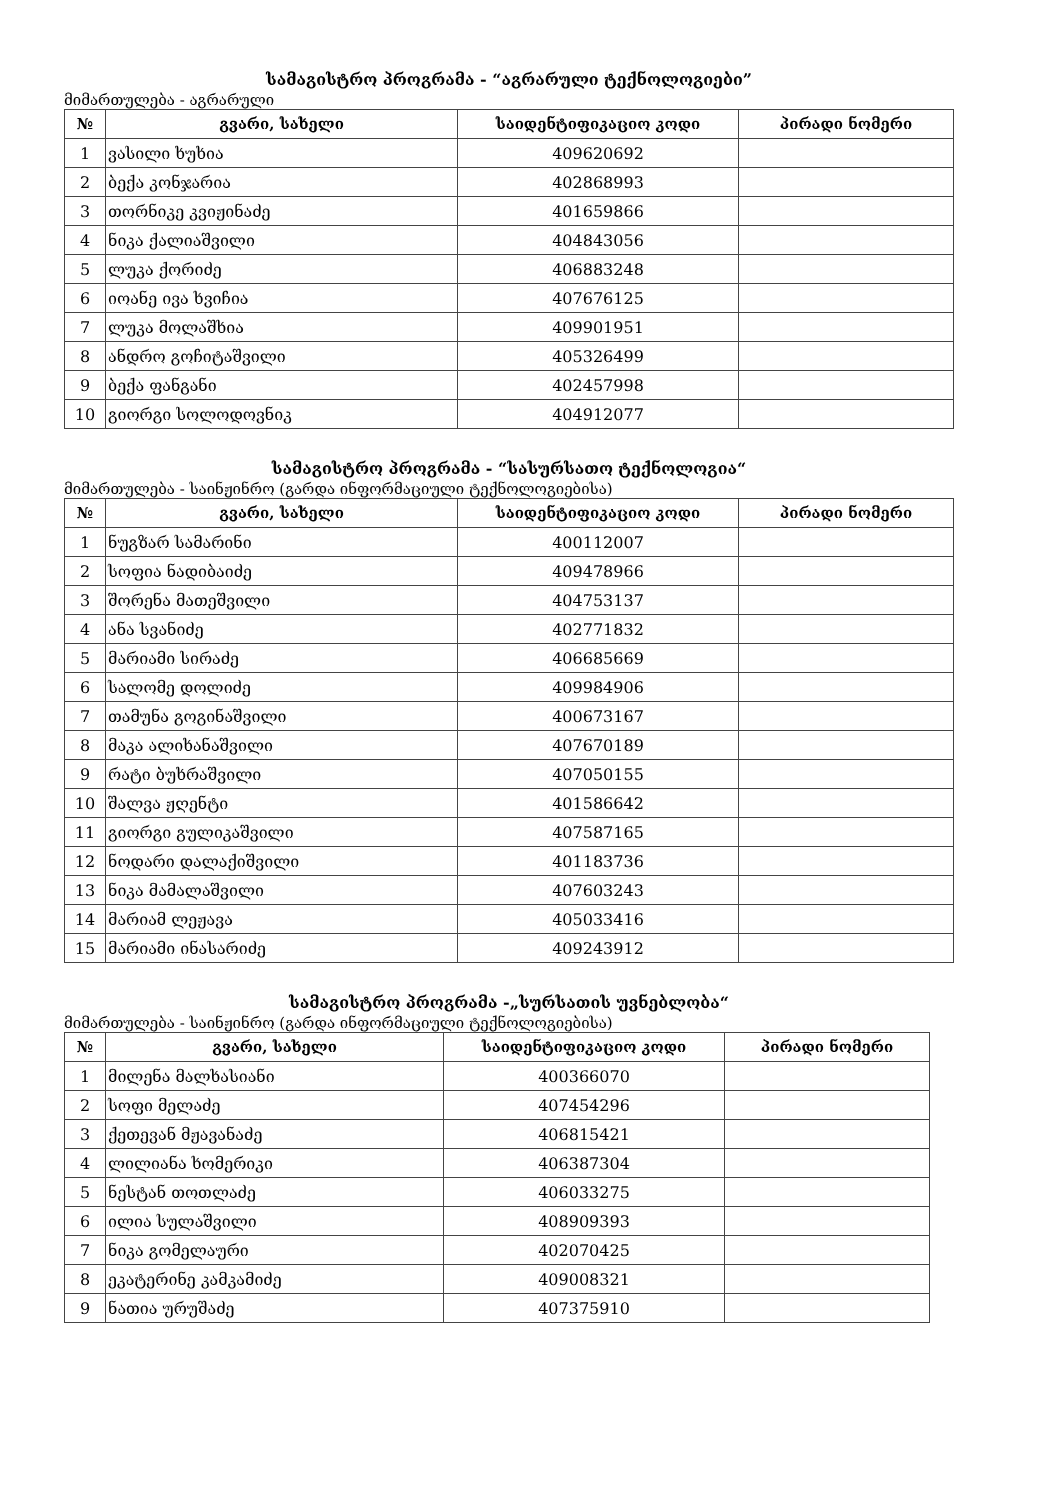სამაგისტრო პროგრამა - “აგრარული ტექნოლოგიები”
მიმართულება - აგრარული
| № | გვარი, სახელი | საიდენტიფიკაციო კოდი | პირადი ნომერი |
| --- | --- | --- | --- |
| 1 | ვასილი ხუხია | 409620692 | |
| 2 | ბექა კონჯარია | 402868993 | |
| 3 | თორნიკე კვიჟინაძე | 401659866 | |
| 4 | ნიკა ქალიაშვილი | 404843056 | |
| 5 | ლუკა ქორიძე | 406883248 | |
| 6 | იოანე ივა ხვიჩია | 407676125 | |
| 7 | ლუკა მოლაშხია | 409901951 | |
| 8 | ანდრო გოჩიტაშვილი | 405326499 | |
| 9 | ბექა ფანგანი | 402457998 | |
| 10 | გიორგი სოლოდოვნიკ | 404912077 | |
სამაგისტრო პროგრამა - “სასურსათო ტექნოლოგია“
მიმართულება - საინჟინრო (გარდა ინფორმაციული ტექნოლოგიებისა)
| № | გვარი, სახელი | საიდენტიფიკაციო კოდი | პირადი ნომერი |
| --- | --- | --- | --- |
| 1 | ნუგზარ სამარინი | 400112007 | |
| 2 | სოფია ნადიბაიძე | 409478966 | |
| 3 | შორენა მათეშვილი | 404753137 | |
| 4 | ანა სვანიძე | 402771832 | |
| 5 | მარიამი სირაძე | 406685669 | |
| 6 | სალომე დოლიძე | 409984906 | |
| 7 | თამუნა გოგინაშვილი | 400673167 | |
| 8 | მაკა ალიხანაშვილი | 407670189 | |
| 9 | რატი ბუხრაშვილი | 407050155 | |
| 10 | შალვა ჟღენტი | 401586642 | |
| 11 | გიორგი გულიკაშვილი | 407587165 | |
| 12 | ნოდარი დალაქიშვილი | 401183736 | |
| 13 | ნიკა მამალაშვილი | 407603243 | |
| 14 | მარიამ ლეჟავა | 405033416 | |
| 15 | მარიამი ინასარიძე | 409243912 | |
სამაგისტრო პროგრამა -„სურსათის უვნებლობა“
მიმართულება - საინჟინრო (გარდა ინფორმაციული ტექნოლოგიებისა)
| № | გვარი, სახელი | საიდენტიფიკაციო კოდი | პირადი ნომერი |
| --- | --- | --- | --- |
| 1 | მილენა მალხასიანი | 400366070 | |
| 2 | სოფი მელაძე | 407454296 | |
| 3 | ქეთევან მჟავანაძე | 406815421 | |
| 4 | ლილიანა ხომერიკი | 406387304 | |
| 5 | ნესტან თოთლაძე | 406033275 | |
| 6 | ილია სულაშვილი | 408909393 | |
| 7 | ნიკა გომელაური | 402070425 | |
| 8 | ეკატერინე კამკამიძე | 409008321 | |
| 9 | ნათია ურუშაძე | 407375910 | |